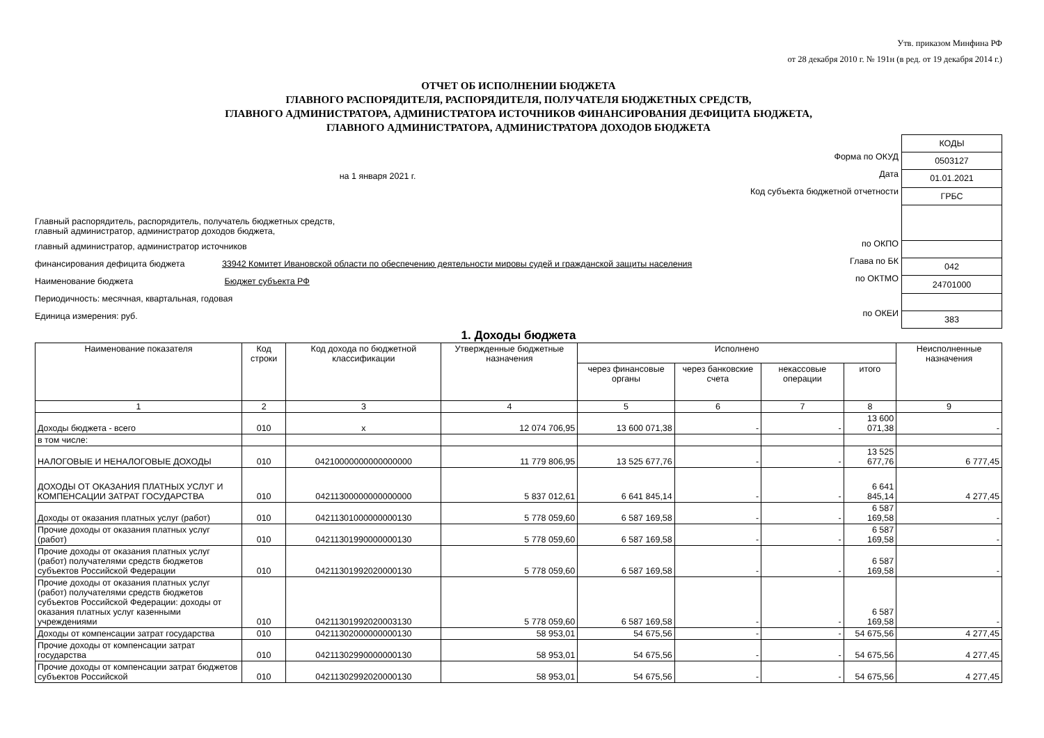Утв. приказом Минфина РФ
от 28 декабря 2010 г. № 191н (в ред. от 19 декабря 2014 г.)
ОТЧЕТ ОБ ИСПОЛНЕНИИ БЮДЖЕТА
ГЛАВНОГО РАСПОРЯДИТЕЛЯ, РАСПОРЯДИТЕЛЯ, ПОЛУЧАТЕЛЯ БЮДЖЕТНЫХ СРЕДСТВ,
ГЛАВНОГО АДМИНИСТРАТОРА, АДМИНИСТРАТОРА ИСТОЧНИКОВ ФИНАНСИРОВАНИЯ ДЕФИЦИТА БЮДЖЕТА,
ГЛАВНОГО АДМИНИСТРАТОРА, АДМИНИСТРАТОРА ДОХОДОВ БЮДЖЕТА
на 1 января 2021 г.
Главный распорядитель, распорядитель, получатель бюджетных средств,
главный администратор, администратор доходов бюджета,
главный администратор, администратор источников
финансирования дефицита бюджета 33942 Комитет Ивановской области по обеспечению деятельности мировы судей и гражданской защиты населения
Наименование бюджета Бюджет субъекта РФ
Периодичность: месячная, квартальная, годовая
Единица измерения: руб.
Форма по ОКУД
Дата
Код субъекта бюджетной отчетности
по ОКПО
Глава по БК
по ОКТМО
по ОКЕИ
| КОДЫ |
| 0503127 |
| 01.01.2021 |
| ГРБС |
| 042 |
| 24701000 |
| 383 |
1. Доходы бюджета
| Наименование показателя | Код строки | Код дохода по бюджетной классификации | Утвержденные бюджетные назначения | Исполнено | | | | Неисполненные назначения |
| --- | --- | --- | --- | --- | --- | --- | --- | --- |
| | | | | через финансовые органы | через банковские счета | некассовые операции | итого | |
| 1 | 2 | 3 | 4 | 5 | 6 | 7 | 8 | 9 |
| Доходы бюджета - всего | 010 | x | 12 074 706,95 | 13 600 071,38 | - | - | 13 600 071,38 | - |
| в том числе: | | | | | | | | |
| НАЛОГОВЫЕ И НЕНАЛОГОВЫЕ ДОХОДЫ | 010 | 04210000000000000000 | 11 779 806,95 | 13 525 677,76 | - | - | 13 525 677,76 | 6 777,45 |
| ДОХОДЫ ОТ ОКАЗАНИЯ ПЛАТНЫХ УСЛУГ И КОМПЕНСАЦИИ ЗАТРАТ ГОСУДАРСТВА | 010 | 04211300000000000000 | 5 837 012,61 | 6 641 845,14 | - | - | 6 641 845,14 | 4 277,45 |
| Доходы от оказания платных услуг (работ) | 010 | 04211301000000000130 | 5 778 059,60 | 6 587 169,58 | - | - | 6 587 169,58 | - |
| Прочие доходы от оказания платных услуг (работ) | 010 | 04211301990000000130 | 5 778 059,60 | 6 587 169,58 | - | - | 6 587 169,58 | - |
| Прочие доходы от оказания платных услуг (работ) получателями средств бюджетов субъектов Российской Федерации | 010 | 04211301992020000130 | 5 778 059,60 | 6 587 169,58 | - | - | 6 587 169,58 | - |
| Прочие доходы от оказания платных услуг (работ) получателями средств бюджетов субъектов Российской Федерации: доходы от оказания платных услуг казенными учреждениями | 010 | 04211301992020003130 | 5 778 059,60 | 6 587 169,58 | - | - | 6 587 169,58 | - |
| Доходы от компенсации затрат государства | 010 | 04211302000000000130 | 58 953,01 | 54 675,56 | - | - | 54 675,56 | 4 277,45 |
| Прочие доходы от компенсации затрат государства | 010 | 04211302990000000130 | 58 953,01 | 54 675,56 | - | - | 54 675,56 | 4 277,45 |
| Прочие доходы от компенсации затрат бюджетов субъектов Российской | 010 | 04211302992020000130 | 58 953,01 | 54 675,56 | - | - | 54 675,56 | 4 277,45 |